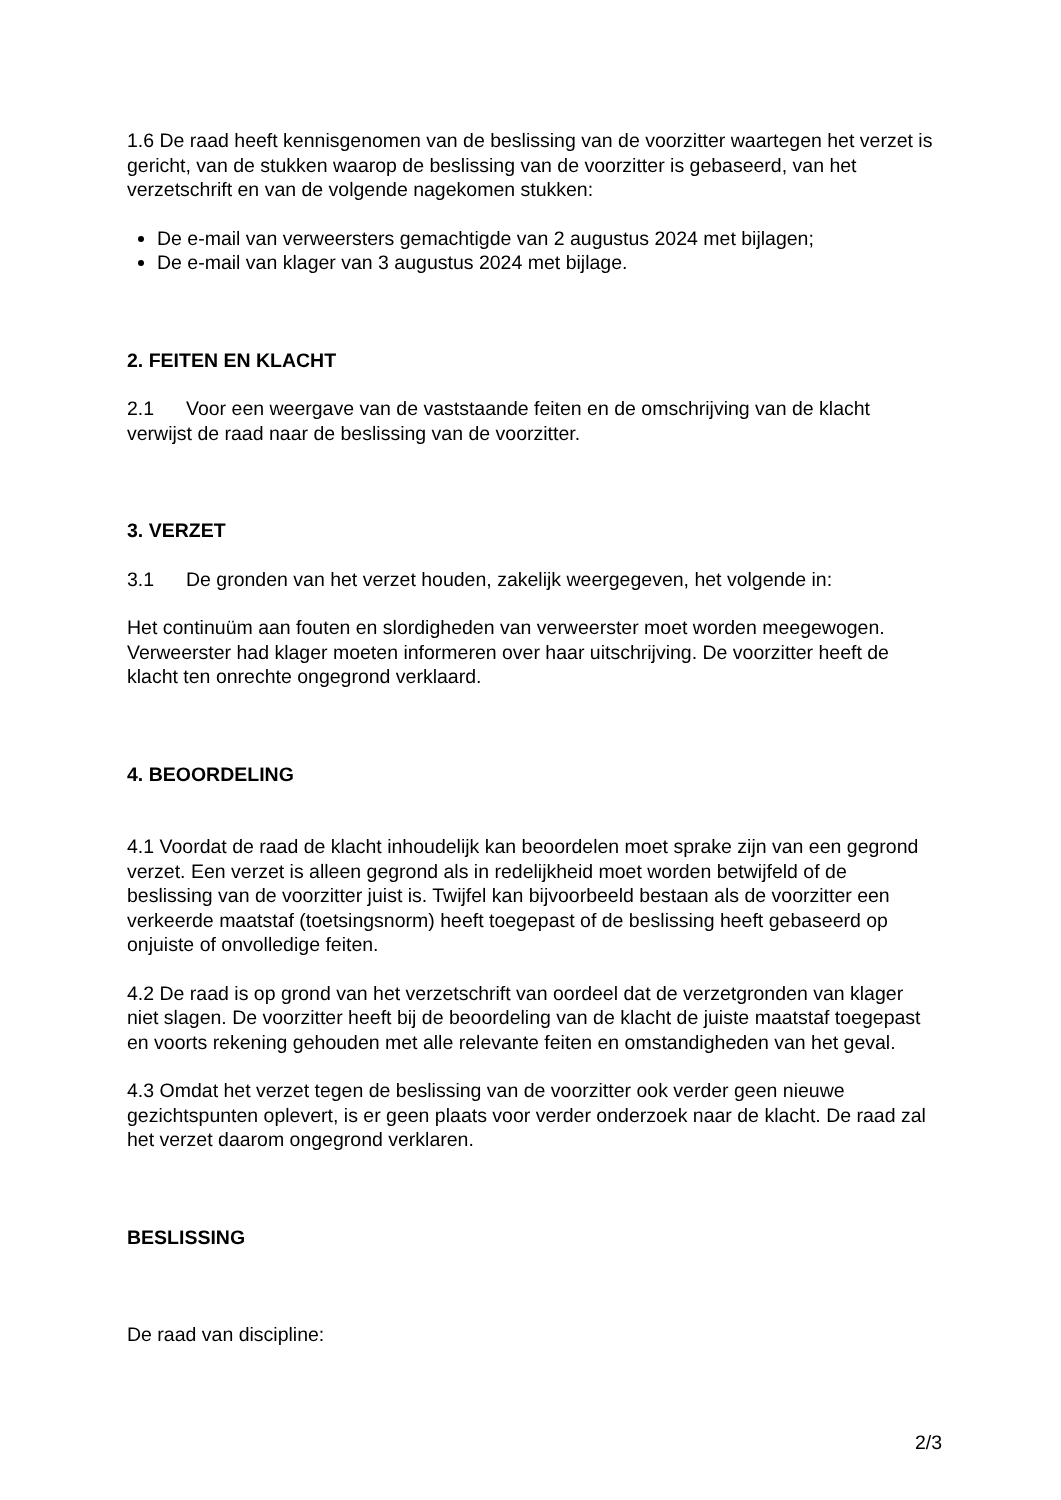1.6 De raad heeft kennisgenomen van de beslissing van de voorzitter waartegen het verzet is gericht, van de stukken waarop de beslissing van de voorzitter is gebaseerd, van het verzetschrift en van de volgende nagekomen stukken:
De e-mail van verweersters gemachtigde van 2 augustus 2024 met bijlagen;
De e-mail van klager van 3 augustus 2024 met bijlage.
2. FEITEN EN KLACHT
2.1 Voor een weergave van de vaststaande feiten en de omschrijving van de klacht verwijst de raad naar de beslissing van de voorzitter.
3. VERZET
3.1 De gronden van het verzet houden, zakelijk weergegeven, het volgende in:
Het continuüm aan fouten en slordigheden van verweerster moet worden meegewogen. Verweerster had klager moeten informeren over haar uitschrijving. De voorzitter heeft de klacht ten onrechte ongegrond verklaard.
4. BEOORDELING
4.1 Voordat de raad de klacht inhoudelijk kan beoordelen moet sprake zijn van een gegrond verzet. Een verzet is alleen gegrond als in redelijkheid moet worden betwijfeld of de beslissing van de voorzitter juist is. Twijfel kan bijvoorbeeld bestaan als de voorzitter een verkeerde maatstaf (toetsingsnorm) heeft toegepast of de beslissing heeft gebaseerd op onjuiste of onvolledige feiten.
4.2 De raad is op grond van het verzetschrift van oordeel dat de verzetgronden van klager niet slagen. De voorzitter heeft bij de beoordeling van de klacht de juiste maatstaf toegepast en voorts rekening gehouden met alle relevante feiten en omstandigheden van het geval.
4.3 Omdat het verzet tegen de beslissing van de voorzitter ook verder geen nieuwe gezichtspunten oplevert, is er geen plaats voor verder onderzoek naar de klacht. De raad zal het verzet daarom ongegrond verklaren.
BESLISSING
De raad van discipline:
2/3